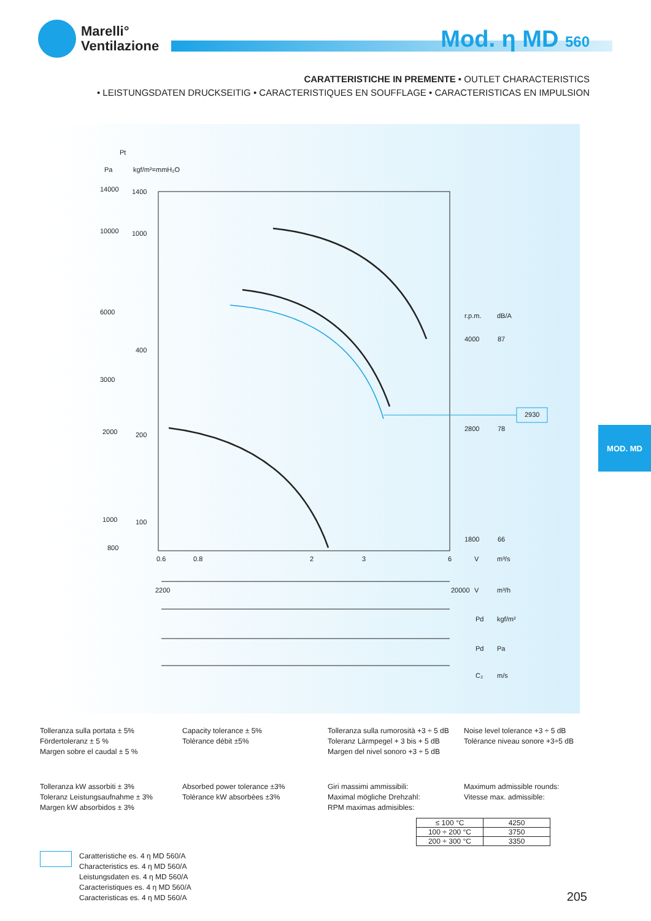Marelli°
Ventilazione
Mod. η MD 560
CARATTERISTICHE IN PREMENTE • OUTLET CHARACTERISTICS
• LEISTUNGSDATEN DRUCKSEITIG • CARACTERISTIQUES EN SOUFFLAGE • CARACTERISTICAS EN IMPULSION
Pt
Pa
kgf/m²=mmH₂O
14000
10000
6000
3000
2000
1000
800
1400
1000
400
200
100
r.p.m.
dB/A
4000
87
2800
78
1800
66
2930
0.6
0.8
2
3
6
V
m³/s
2200
20000
V
m³/h
Pd
kgf/m²
Pd
Pa
C₂
m/s
MOD. MD
Tolleranza sulla portata ± 5%
Fördertoleranz ± 5 %
Margen sobre el caudal ± 5 %
Capacity tolerance ± 5%
Tolèrance débit ±5%
Tolleranza sulla rumorosità +3 ÷ 5 dB
Toleranz Lärmpegel + 3 bis + 5 dB
Margen del nivel sonoro +3 ÷ 5 dB
Noise level tolerance +3 ÷ 5 dB
Tolèrance niveau sonore +3÷5 dB
Tolleranza kW assorbiti ± 3%
Toleranz Leistungsaufnahme ± 3%
Margen kW absorbidos ± 3%
Absorbed power tolerance ±3%
Tolèrance kW absorbèes ±3%
Giri massimi ammissibili:
Maximal mögliche Drehzahl:
RPM maximas admisibles:
Maximum admissible rounds:
Vitesse max. admissible:
| ≤ 100 °C | 4250 |
| 100 ÷ 200 °C | 3750 |
| 200 ÷ 300 °C | 3350 |
Caratteristiche es. 4 η MD 560/A
Characteristics es. 4 η MD 560/A
Leistungsdaten es. 4 η MD 560/A
Caracteristiques es. 4 η MD 560/A
Caracteristicas es. 4 η MD 560/A
205